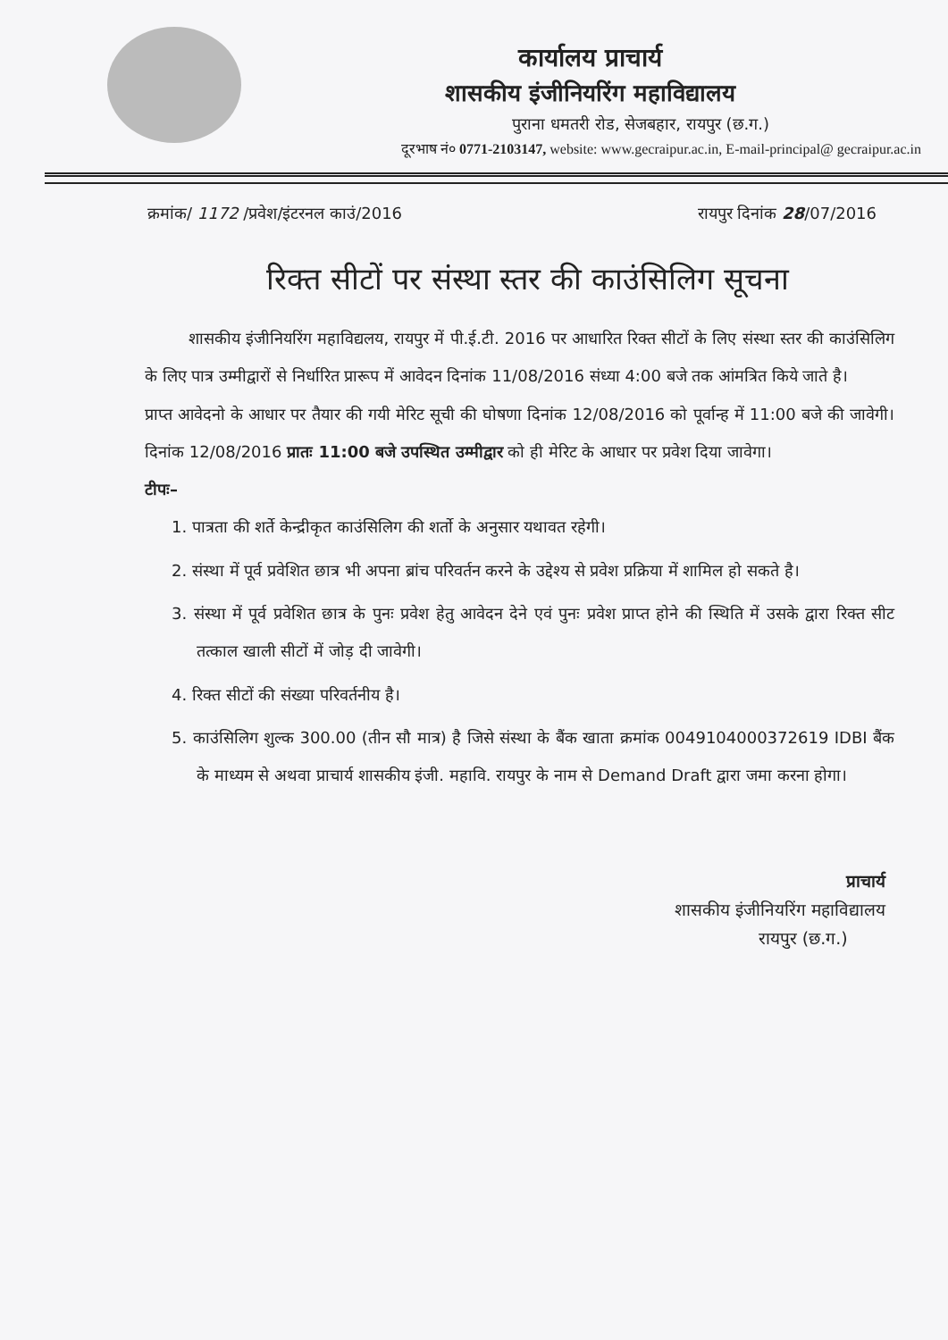कार्यालय प्राचार्य
शासकीय इंजीनियरिंग महाविद्यालय
पुराना धमतरी रोड, सेजबहार, रायपुर (छ.ग.)
दूरभाष नं० 0771-2103147, website: www.gecraipur.ac.in, E-mail-principal@ gecraipur.ac.in
क्रमांक/ 1172 /प्रवेश/इंटरनल काउं/2016 रायपुर दिनांक 28/07/2016
रिक्त सीटों पर संस्था स्तर की काउंसिलिग सूचना
शासकीय इंजीनियरिंग महाविद्यलय, रायपुर में पी.ई.टी. 2016 पर आधारित रिक्त सीटों के लिए संस्था स्तर की काउंसिलिग के लिए पात्र उम्मीद्वारों से निर्धारित प्रारूप में आवेदन दिनांक 11/08/2016 संध्या 4:00 बजे तक आंमत्रित किये जाते है।
प्राप्त आवेदनो के आधार पर तैयार की गयी मेरिट सूची की घोषणा दिनांक 12/08/2016 को पूर्वान्ह में 11:00 बजे की जावेगी। दिनांक 12/08/2016 प्रातः 11:00 बजे उपस्थित उम्मीद्वार को ही मेरिट के आधार पर प्रवेश दिया जावेगा।
टीपः–
1. पात्रता की शर्ते केन्द्रीकृत काउंसिलिग की शर्तो के अनुसार यथावत रहेगी।
2. संस्था में पूर्व प्रवेशित छात्र भी अपना ब्रांच परिवर्तन करने के उद्देश्य से प्रवेश प्रक्रिया में शामिल हो सकते है।
3. संस्था में पूर्व प्रवेशित छात्र के पुनः प्रवेश हेतु आवेदन देने एवं पुनः प्रवेश प्राप्त होने की स्थिति में उसके द्वारा रिक्त सीट तत्काल खाली सीटों में जोड़ दी जावेगी।
4. रिक्त सीटों की संख्या परिवर्तनीय है।
5. काउंसिलिग शुल्क 300.00 (तीन सौ मात्र) है जिसे संस्था के बैंक खाता क्रमांक 0049104000372619 IDBI बैंक के माध्यम से अथवा प्राचार्य शासकीय इंजी. महावि. रायपुर के नाम से Demand Draft द्वारा जमा करना होगा।
प्राचार्य
शासकीय इंजीनियरिंग महाविद्यालय
रायपुर (छ.ग.)